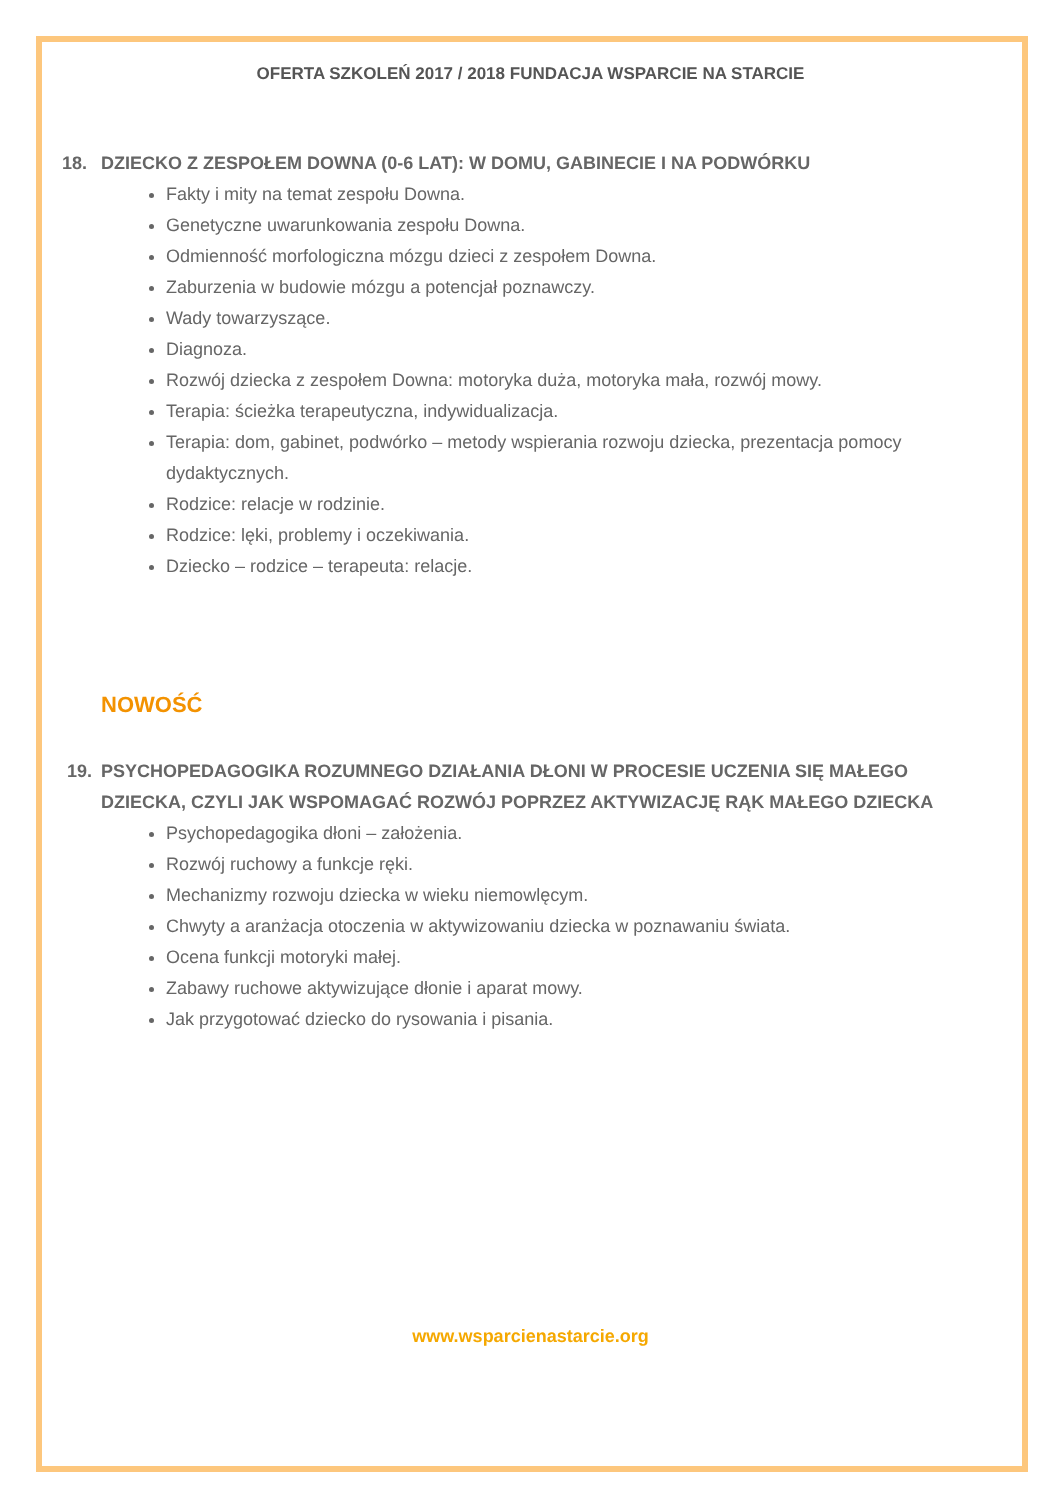OFERTA SZKOLEŃ 2017 / 2018 FUNDACJA WSPARCIE NA STARCIE
18. DZIECKO Z ZESPOŁEM DOWNA (0-6 LAT): W DOMU, GABINECIE I NA PODWÓRKU
Fakty i mity na temat zespołu Downa.
Genetyczne uwarunkowania zespołu Downa.
Odmienność morfologiczna mózgu dzieci z zespołem Downa.
Zaburzenia w budowie mózgu a potencjał poznawczy.
Wady towarzyszące.
Diagnoza.
Rozwój dziecka z zespołem Downa: motoryka duża, motoryka mała, rozwój mowy.
Terapia: ścieżka terapeutyczna, indywidualizacja.
Terapia: dom, gabinet, podwórko – metody wspierania rozwoju dziecka, prezentacja pomocy dydaktycznych.
Rodzice: relacje w rodzinie.
Rodzice: lęki, problemy i oczekiwania.
Dziecko – rodzice – terapeuta: relacje.
NOWOŚĆ
19. PSYCHOPEDAGOGIKA ROZUMNEGO DZIAŁANIA DŁONI W PROCESIE UCZENIA SIĘ MAŁEGO DZIECKA, CZYLI JAK WSPOMAGAĆ ROZWÓJ POPRZEZ AKTYWIZACJĘ RĄK MAŁEGO DZIECKA
Psychopedagogika dłoni – założenia.
Rozwój ruchowy a funkcje ręki.
Mechanizmy rozwoju dziecka w wieku niemowlęcym.
Chwyty a aranżacja otoczenia w aktywizowaniu dziecka w poznawaniu świata.
Ocena funkcji motoryki małej.
Zabawy ruchowe aktywizujące dłonie i aparat mowy.
Jak przygotować dziecko do rysowania i pisania.
www.wsparcienastarcie.org